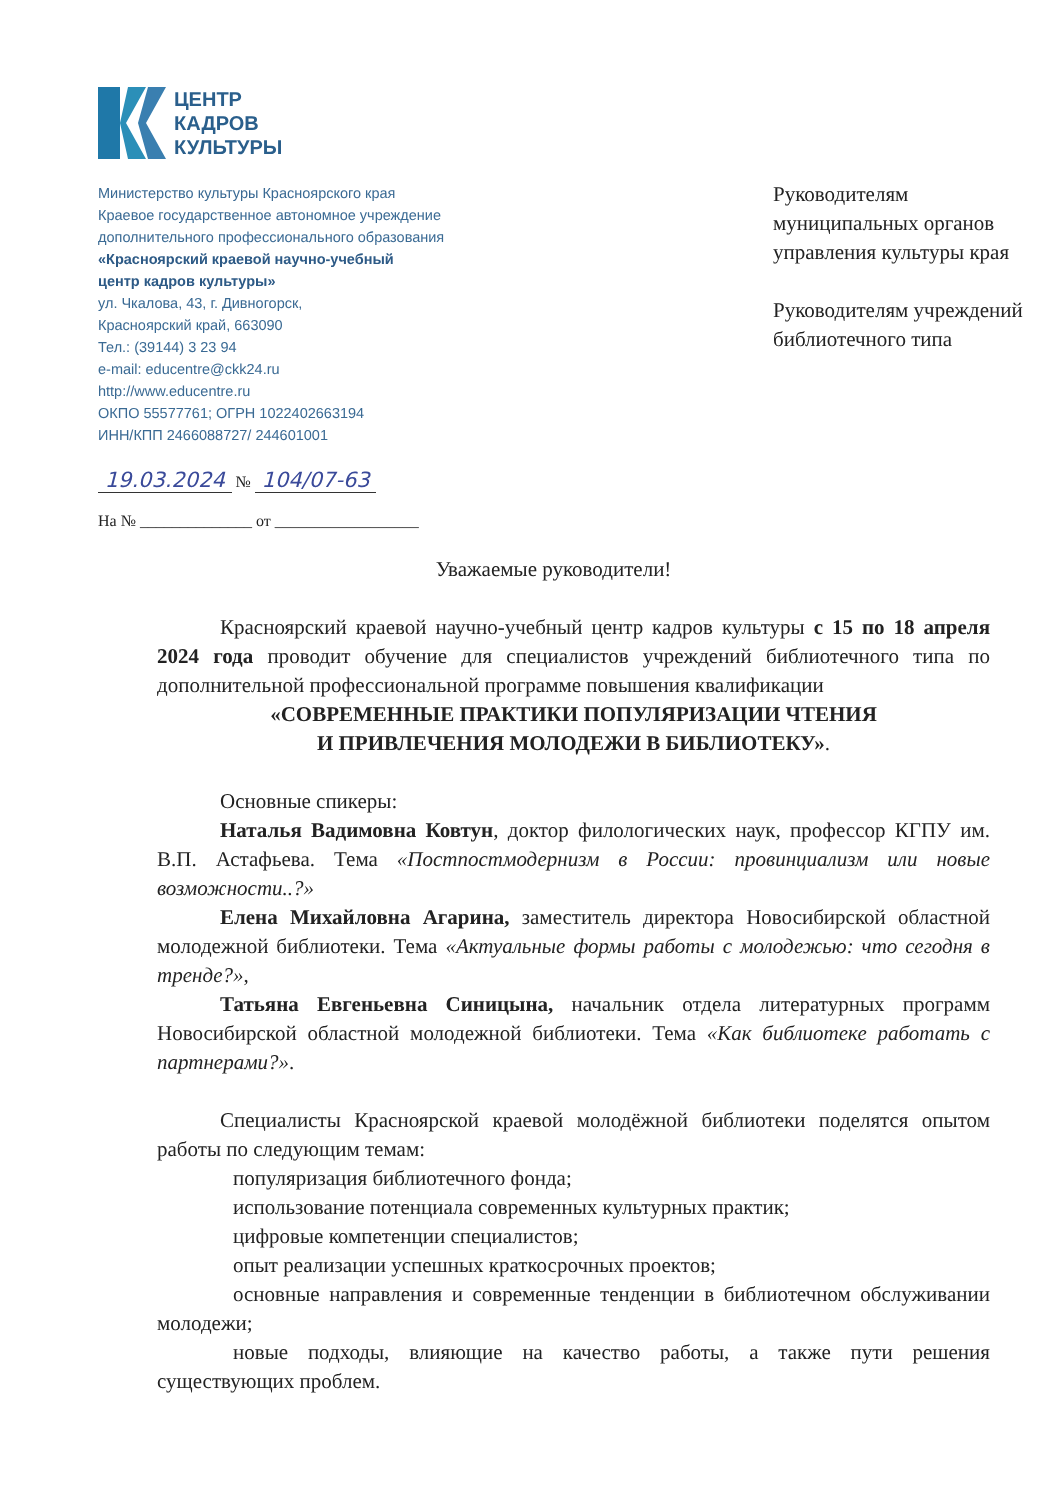ЦЕНТР
КАДРОВ
КУЛЬТУРЫ
Министерство культуры Красноярского края
Краевое государственное автономное учреждение
дополнительного профессионального образования
«Красноярский краевой научно-учебный
центр кадров культуры»
ул. Чкалова, 43, г. Дивногорск,
Красноярский край, 663090
Тел.: (39144) 3 23 94
e-mail: educentre@ckk24.ru
http://www.educentre.ru
ОКПО 55577761; ОГРН 1022402663194
ИНН/КПП 2466088727/ 244601001
Руководителям
муниципальных органов
управления культуры края
Руководителям учреждений
библиотечного типа
19.03.2024 № 104/07-63
На № ______________ от __________________
Уважаемые руководители!
Красноярский краевой научно-учебный центр кадров культуры с 15 по 18 апреля 2024 года проводит обучение для специалистов учреждений библиотечного типа по дополнительной профессиональной программе повышения квалификации
«СОВРЕМЕННЫЕ ПРАКТИКИ ПОПУЛЯРИЗАЦИИ ЧТЕНИЯ
И ПРИВЛЕЧЕНИЯ МОЛОДЕЖИ В БИБЛИОТЕКУ».
Основные спикеры:
Наталья Вадимовна Ковтун, доктор филологических наук, профессор КГПУ им. В.П. Астафьева. Тема «Постпостмодернизм в России: провинциализм или новые возможности..?»
Елена Михайловна Агарина, заместитель директора Новосибирской областной молодежной библиотеки. Тема «Актуальные формы работы с молодежью: что сегодня в тренде?»,
Татьяна Евгеньевна Синицына, начальник отдела литературных программ Новосибирской областной молодежной библиотеки. Тема «Как библиотеке работать с партнерами?».
Специалисты Красноярской краевой молодёжной библиотеки поделятся опытом работы по следующим темам:
популяризация библиотечного фонда;
использование потенциала современных культурных практик;
цифровые компетенции специалистов;
опыт реализации успешных краткосрочных проектов;
основные направления и современные тенденции в библиотечном обслуживании молодежи;
новые подходы, влияющие на качество работы, а также пути решения существующих проблем.